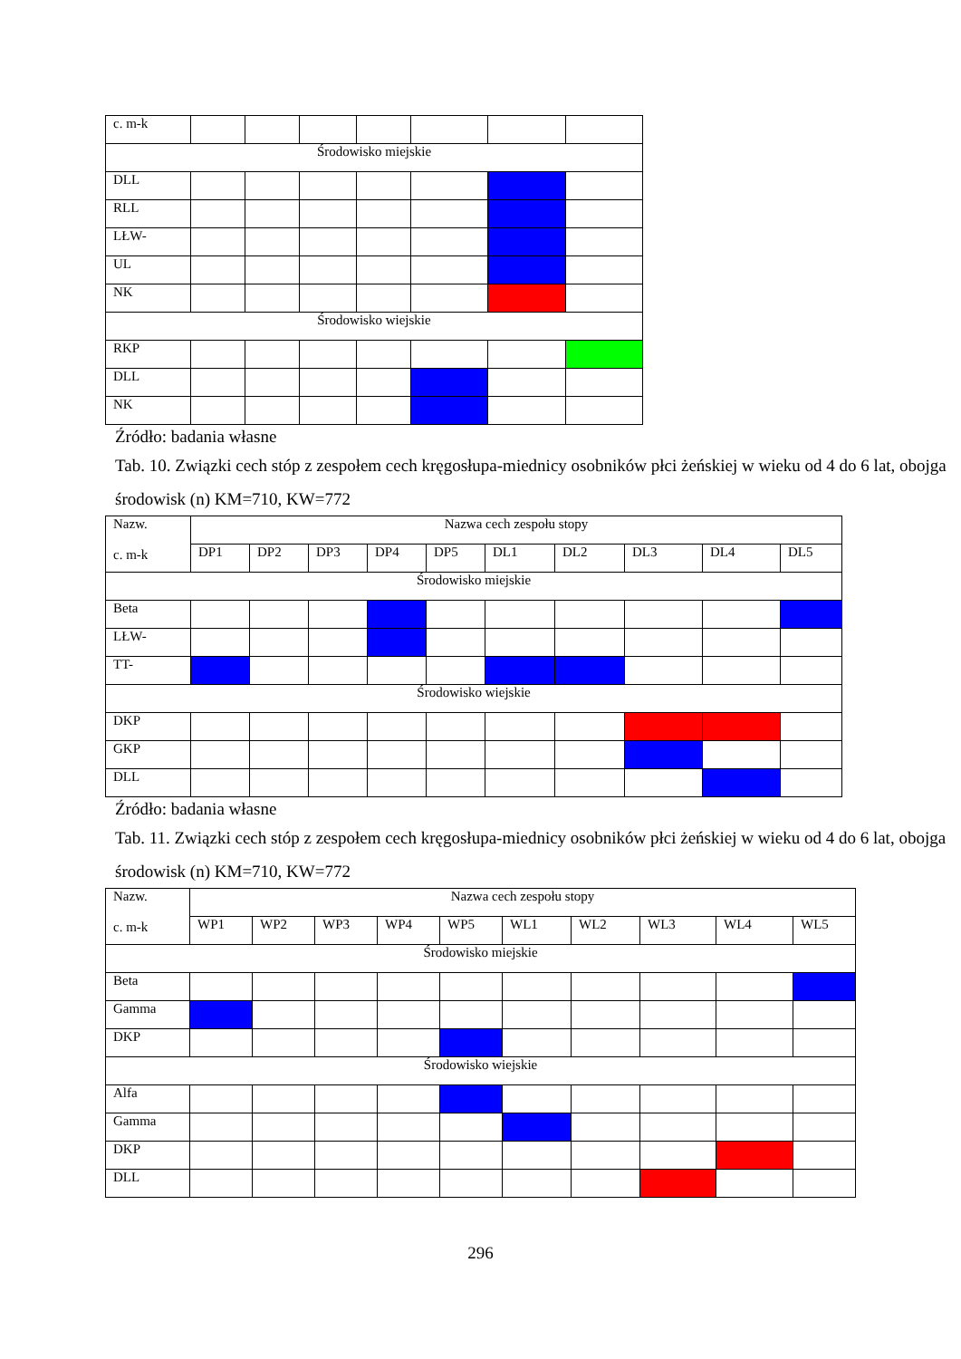| c. m-k | | | | | | | |
| Środowisko miejskie | | | | | | | |
| DLL | | | | | | | |
| RLL | | | | | | | |
| LŁW- | | | | | | | |
| UL | | | | | | | |
| NK | | | | | | | |
| Środowisko wiejskie | | | | | | | |
| RKP | | | | | | | |
| DLL | | | | | | | |
| NK | | | | | | | |
Źródło: badania własne
Tab. 10. Związki cech stóp z zespołem cech kręgosłupa-miednicy osobników płci żeńskiej w wieku od 4 do 6 lat, obojga środowisk (n) KM=710, KW=772
| Nazw. c. m-k | Nazwa cech zespołu stopy | | | | | | | | | |
| | DP1 | DP2 | DP3 | DP4 | DP5 | DL1 | DL2 | DL3 | DL4 | DL5 |
| Środowisko miejskie | | | | | | | | | | |
| Beta | | | | | | | | | | |
| LŁW- | | | | | | | | | | |
| TT- | | | | | | | | | | |
| Środowisko wiejskie | | | | | | | | | | |
| DKP | | | | | | | | | | |
| GKP | | | | | | | | | | |
| DLL | | | | | | | | | | |
Źródło: badania własne
Tab. 11. Związki cech stóp z zespołem cech kręgosłupa-miednicy osobników płci żeńskiej w wieku od 4 do 6 lat, obojga środowisk (n) KM=710, KW=772
| Nazw. c. m-k | Nazwa cech zespołu stopy | | | | | | | | | |
| | WP1 | WP2 | WP3 | WP4 | WP5 | WL1 | WL2 | WL3 | WL4 | WL5 |
| Środowisko miejskie | | | | | | | | | | |
| Beta | | | | | | | | | | |
| Gamma | | | | | | | | | | |
| DKP | | | | | | | | | | |
| Środowisko wiejskie | | | | | | | | | | |
| Alfa | | | | | | | | | | |
| Gamma | | | | | | | | | | |
| DKP | | | | | | | | | | |
| DLL | | | | | | | | | | |
296